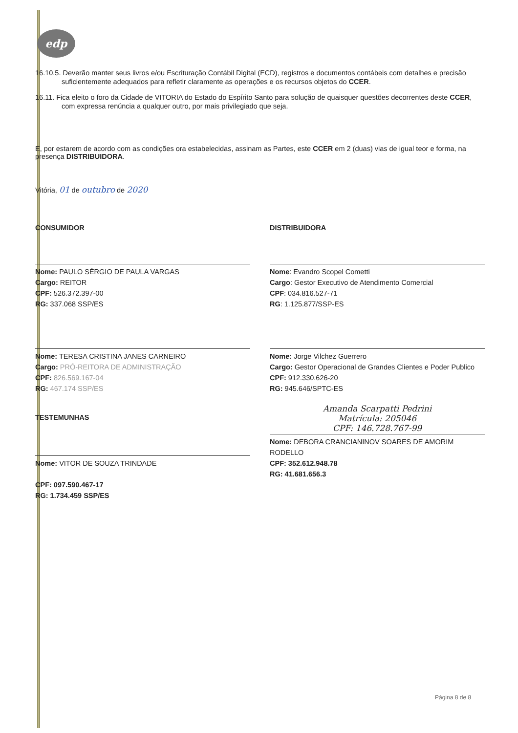edp
16.10.5. Deverão manter seus livros e/ou Escrituração Contábil Digital (ECD), registros e documentos contábeis com detalhes e precisão suficientemente adequados para refletir claramente as operações e os recursos objetos do CCER.
16.11. Fica eleito o foro da Cidade de VITORIA do Estado do Espírito Santo para solução de quaisquer questões decorrentes deste CCER, com expressa renúncia a qualquer outro, por mais privilegiado que seja.
E, por estarem de acordo com as condições ora estabelecidas, assinam as Partes, este CCER em 2 (duas) vias de igual teor e forma, na presença DISTRIBUIDORA.
Vitória, 01 de outubro de 2020
CONSUMIDOR
Nome: PAULO SÉRGIO DE PAULA VARGAS
Cargo: REITOR
CPF: 526.372.397-00
RG: 337.068 SSP/ES
Nome: TERESA CRISTINA JANES CARNEIRO
Cargo: PRÓ-REITORA DE ADMINISTRAÇÃO
CPF: 826.569.167-04
RG: 467.174 SSP/ES
TESTEMUNHAS
Nome: VITOR DE SOUZA TRINDADE
CPF: 097.590.467-17
RG: 1.734.459 SSP/ES
DISTRIBUIDORA
Nome: Evandro Scopel Cometti
Cargo: Gestor Executivo de Atendimento Comercial
CPF: 034.816.527-71
RG: 1.125.877/SSP-ES
Nome: Jorge Vilchez Guerrero
Cargo: Gestor Operacional de Grandes Clientes e Poder Publico
CPF: 912.330.626-20
RG: 945.646/SPTC-ES
Amanda Scarpatti Pedrini
Matrícula: 205046
CPF: 146.728.767-99
Nome: DEBORA CRANCIANINOV SOARES DE AMORIM RODELLO
CPF: 352.612.948.78
RG: 41.681.656.3
Página 8 de 8